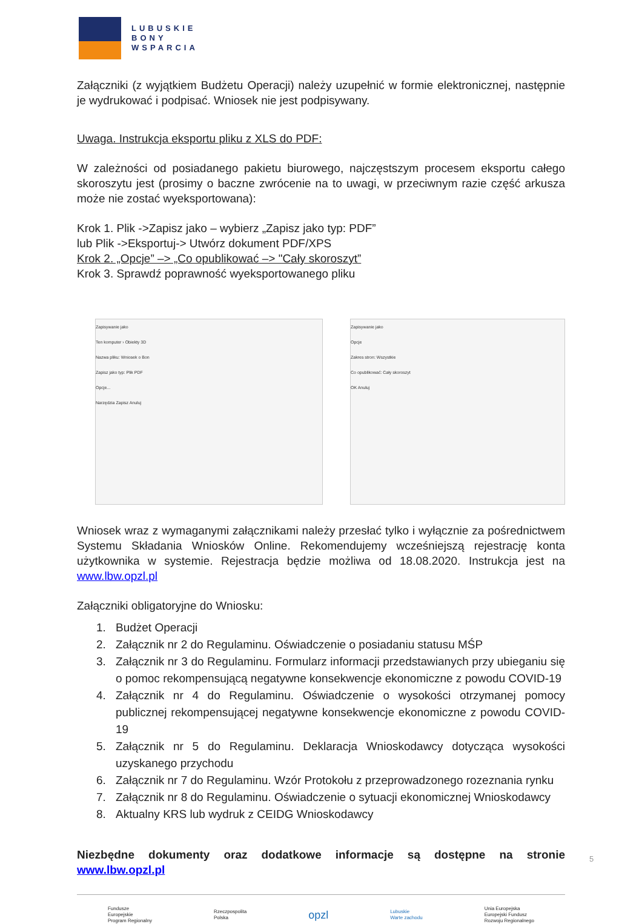LUBUSKIE
BONY
WSPARCIA
Załączniki (z wyjątkiem Budżetu Operacji) należy uzupełnić w formie elektronicznej, następnie je wydrukować i podpisać. Wniosek nie jest podpisywany.
Uwaga. Instrukcja eksportu pliku z XLS do PDF:
W zależności od posiadanego pakietu biurowego, najczęstszym procesem eksportu całego skoroszytu jest (prosimy o baczne zwrócenie na to uwagi, w przeciwnym razie część arkusza może nie zostać wyeksportowana):
Krok 1. Plik ->Zapisz jako – wybierz „Zapisz jako typ: PDF”
lub Plik ->Eksportuj-> Utwórz dokument PDF/XPS
Krok 2. „Opcje” –> „Co opublikować –> "Cały skoroszyt”
Krok 3. Sprawdź poprawność wyeksportowanego pliku
Zapisywanie jako
Ten komputer › Obiekty 3D
Nazwa pliku: Wniosek o Bon
Zapisz jako typ: Plik PDF
Opcje...
Narzędzia Zapisz Anuluj
Zapisywanie jako
Opcje
Zakres stron: Wszystkie
Co opublikować: Cały skoroszyt
OK Anuluj
Wniosek wraz z wymaganymi załącznikami należy przesłać tylko i wyłącznie za pośrednictwem Systemu Składania Wniosków Online. Rekomendujemy wcześniejszą rejestrację konta użytkownika w systemie. Rejestracja będzie możliwa od 18.08.2020. Instrukcja jest na www.lbw.opzl.pl
Załączniki obligatoryjne do Wniosku:
1. Budżet Operacji
2. Załącznik nr 2 do Regulaminu. Oświadczenie o posiadaniu statusu MŚP
3. Załącznik nr 3 do Regulaminu. Formularz informacji przedstawianych przy ubieganiu się o pomoc rekompensującą negatywne konsekwencje ekonomiczne z powodu COVID-19
4. Załącznik nr 4 do Regulaminu. Oświadczenie o wysokości otrzymanej pomocy publicznej rekompensującej negatywne konsekwencje ekonomiczne z powodu COVID-19
5. Załącznik nr 5 do Regulaminu. Deklaracja Wnioskodawcy dotycząca wysokości uzyskanego przychodu
6. Załącznik nr 7 do Regulaminu. Wzór Protokołu z przeprowadzonego rozeznania rynku
7. Załącznik nr 8 do Regulaminu. Oświadczenie o sytuacji ekonomicznej Wnioskodawcy
8. Aktualny KRS lub wydruk z CEIDG Wnioskodawcy
Niezbędne dokumenty oraz dodatkowe informacje są dostępne na stronie www.lbw.opzl.pl
Fundusze
Europejskie
Program Regionalny Rzeczpospolita
Polska opzl Lubuskie
Warte zachodu Unia Europejska
Europejski Fundusz
Rozwoju Regionalnego
5